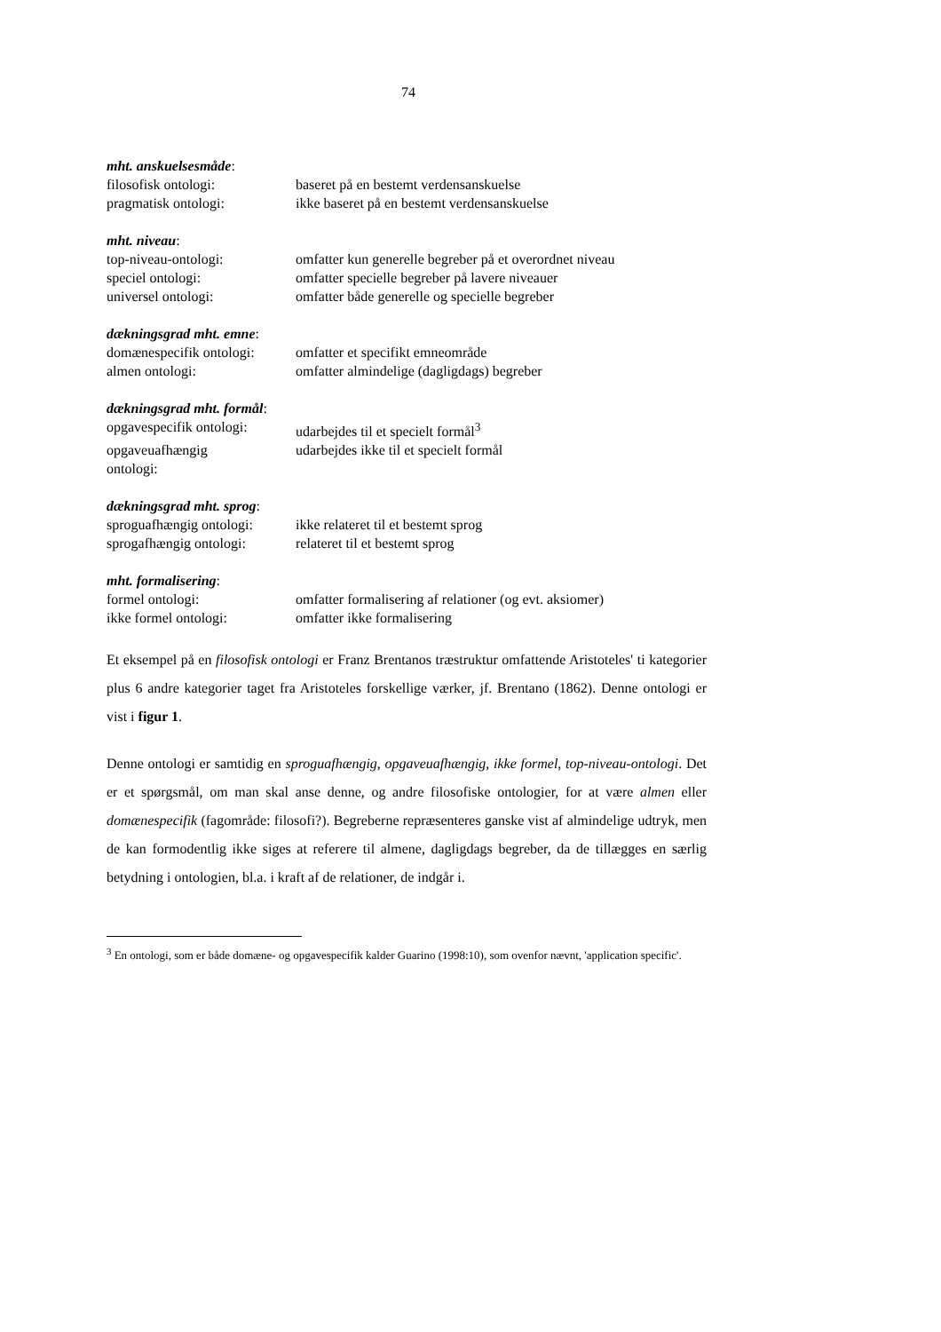74
| mht. anskuelsesmåde : | |
| filosofisk ontologi: | baseret på en bestemt verdensanskuelse |
| pragmatisk ontologi: | ikke baseret på en bestemt verdensanskuelse |
| mht. niveau : | |
| top-niveau-ontologi: | omfatter kun generelle begreber på et overordnet niveau |
| speciel ontologi: | omfatter specielle begreber på lavere niveauer |
| universel ontologi: | omfatter både generelle og specielle begreber |
| dækningsgrad mht. emne : | |
| domænespecifik ontologi: | omfatter et specifikt emneområde |
| almen ontologi: | omfatter almindelige (dagligdags) begreber |
| dækningsgrad mht. formål : | |
| opgavespecifik ontologi: | udarbejdes til et specielt formål<sup>3</sup> |
| opgaveuafhængig ontologi: | udarbejdes ikke til et specielt formål |
| dækningsgrad mht. sprog : | |
| sproguafhængig ontologi: | ikke relateret til et bestemt sprog |
| sprogafhængig ontologi: | relateret til et bestemt sprog |
| mht. formalisering : | |
| formel ontologi: | omfatter formalisering af relationer (og evt. aksiomer) |
| ikke formel ontologi: | omfatter ikke formalisering |
Et eksempel på en filosofisk ontologi er Franz Brentanos træstruktur omfattende Aristoteles' ti kategorier plus 6 andre kategorier taget fra Aristoteles forskellige værker, jf. Brentano (1862). Denne ontologi er vist i figur 1.
Denne ontologi er samtidig en sproguafhængig, opgaveuafhængig, ikke formel, top-niveau-ontologi. Det er et spørgsmål, om man skal anse denne, og andre filosofiske ontologier, for at være almen eller domænespecifik (fagområde: filosofi?). Begreberne repræsenteres ganske vist af almindelige udtryk, men de kan formodentlig ikke siges at referere til almene, dagligdags begreber, da de tillægges en særlig betydning i ontologien, bl.a. i kraft af de relationer, de indgår i.
<sup>3</sup> En ontologi, som er både domæne- og opgavespecifik kalder Guarino (1998:10), som ovenfor nævnt, 'application specific'.